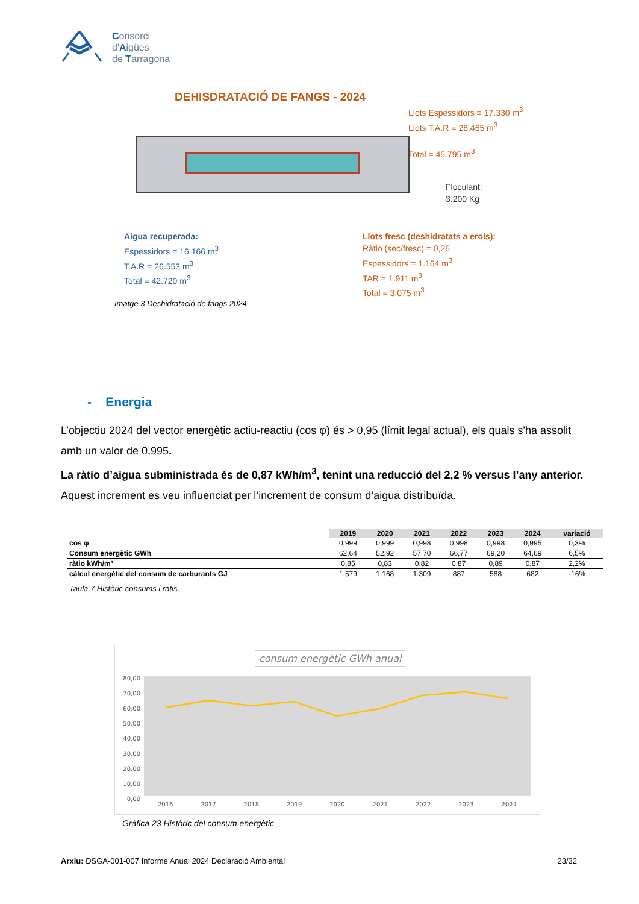Consorci
d'Aigües
de Tarragona
DEHISDRATACIÓ DE FANGS - 2024
Llots Espessidors = 17.330 m<sup>3</sup>
Llots T.A.R = 28.465 m<sup>3</sup>
Total = 45.795 m<sup>3</sup>
Floculant:
3.200 Kg
Aigua recuperada:
Espessidors = 16.166 m<sup>3</sup>
T.A.R = 26.553 m<sup>3</sup>
Total = 42.720 m<sup>3</sup>
Llots fresc (deshidratats a erols):
Ràtio (sec/fresc) = 0,26
Espessidors = 1.164 m<sup>3</sup>
TAR = 1.911 m<sup>3</sup>
Total = 3.075 m<sup>3</sup>
Imatge 3 Deshidratació de fangs 2024
- Energia
L’objectiu 2024 del vector energètic actiu-reactiu (cos φ) és > 0,95 (límit legal actual), els quals s'ha assolit amb un valor de 0,995.
La ràtio d’aigua subministrada és de 0,87 kWh/m<sup>3</sup>, tenint una reducció del 2,2 % versus l’any anterior. Aquest increment es veu influenciat per l’increment de consum d’aigua distribuïda.
| | 2019 | 2020 | 2021 | 2022 | 2023 | 2024 | variació |
| cos φ | 0,999 | 0,999 | 0,998 | 0,998 | 0,998 | 0,995 | 0,3% |
| Consum energètic GWh | 62,64 | 52,92 | 57,70 | 66,77 | 69,20 | 64,69 | 6,5% |
| ràtio kWh/m³ | 0,85 | 0,83 | 0,82 | 0,87 | 0,89 | 0,87 | 2,2% |
| càlcul energètic del consum de carburants GJ | 1.579 | 1.168 | 1.309 | 887 | 588 | 682 | -16% |
Taula 7 Històric consums i ratis.
consum energètic GWh anual
80,00
70,00
60,00
50,00
40,00
30,00
20,00
10,00
0,00
2016 2017 2018 2019 2020 2021 2022 2023 2024
Gràfica 23 Històric del consum energètic
Arxiu: DSGA-001-007 Informe Anual 2024 Declaració Ambiental 23/32